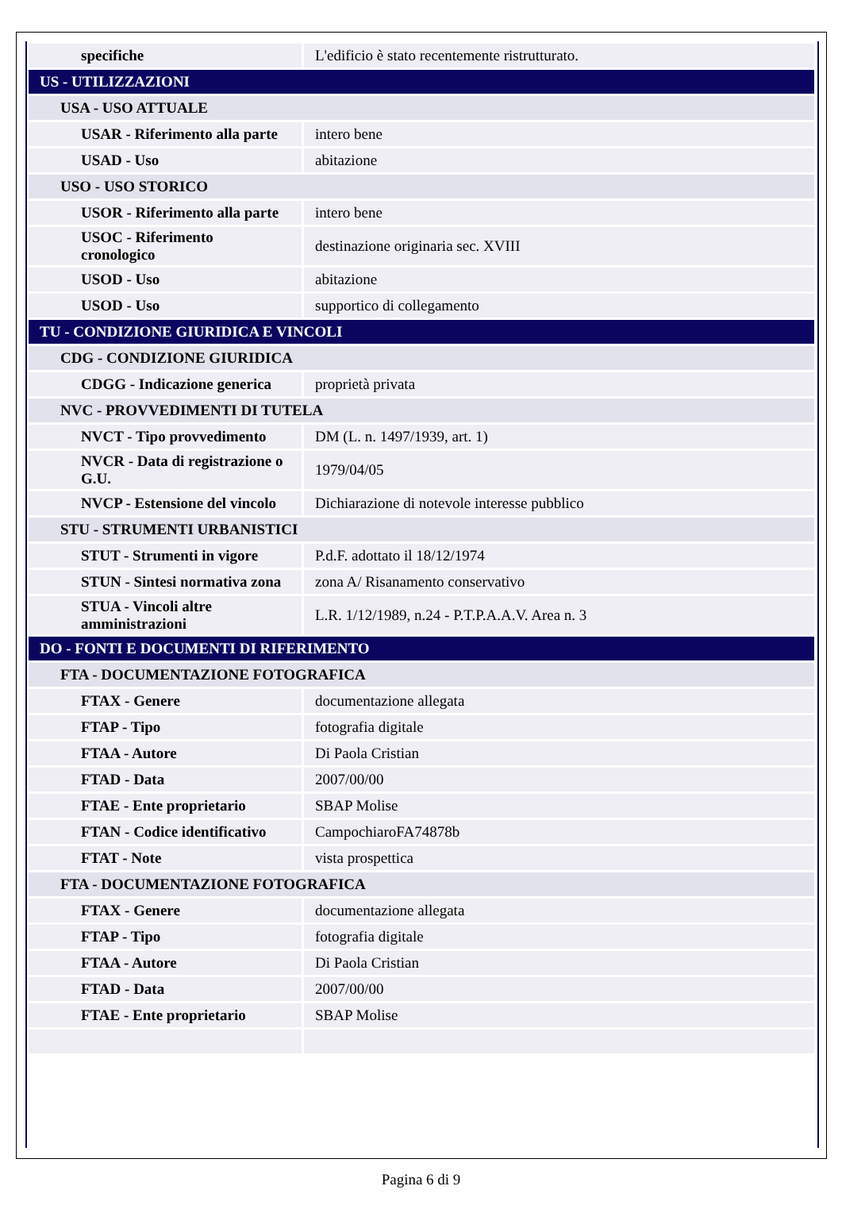| specifiche | L'edificio è stato recentemente ristrutturato. |
| US - UTILIZZAZIONI | |
| USA - USO ATTUALE | |
| USAR - Riferimento alla parte | intero bene |
| USAD - Uso | abitazione |
| USO - USO STORICO | |
| USOR - Riferimento alla parte | intero bene |
| USOC - Riferimento cronologico | destinazione originaria sec. XVIII |
| USOD - Uso | abitazione |
| USOD - Uso | supportico di collegamento |
| TU - CONDIZIONE GIURIDICA E VINCOLI | |
| CDG - CONDIZIONE GIURIDICA | |
| CDGG - Indicazione generica | proprietà privata |
| NVC - PROVVEDIMENTI DI TUTELA | |
| NVCT - Tipo provvedimento | DM (L. n. 1497/1939, art. 1) |
| NVCR - Data di registrazione o G.U. | 1979/04/05 |
| NVCP - Estensione del vincolo | Dichiarazione di notevole interesse pubblico |
| STU - STRUMENTI URBANISTICI | |
| STUT - Strumenti in vigore | P.d.F. adottato il 18/12/1974 |
| STUN - Sintesi normativa zona | zona A/ Risanamento conservativo |
| STUA - Vincoli altre amministrazioni | L.R. 1/12/1989, n.24 - P.T.P.A.A.V. Area n. 3 |
| DO - FONTI E DOCUMENTI DI RIFERIMENTO | |
| FTA - DOCUMENTAZIONE FOTOGRAFICA | |
| FTAX - Genere | documentazione allegata |
| FTAP - Tipo | fotografia digitale |
| FTAA - Autore | Di Paola Cristian |
| FTAD - Data | 2007/00/00 |
| FTAE - Ente proprietario | SBAP Molise |
| FTAN - Codice identificativo | CampochiaroFA74878b |
| FTAT - Note | vista prospettica |
| FTA - DOCUMENTAZIONE FOTOGRAFICA | |
| FTAX - Genere | documentazione allegata |
| FTAP - Tipo | fotografia digitale |
| FTAA - Autore | Di Paola Cristian |
| FTAD - Data | 2007/00/00 |
| FTAE - Ente proprietario | SBAP Molise |
Pagina 6 di 9